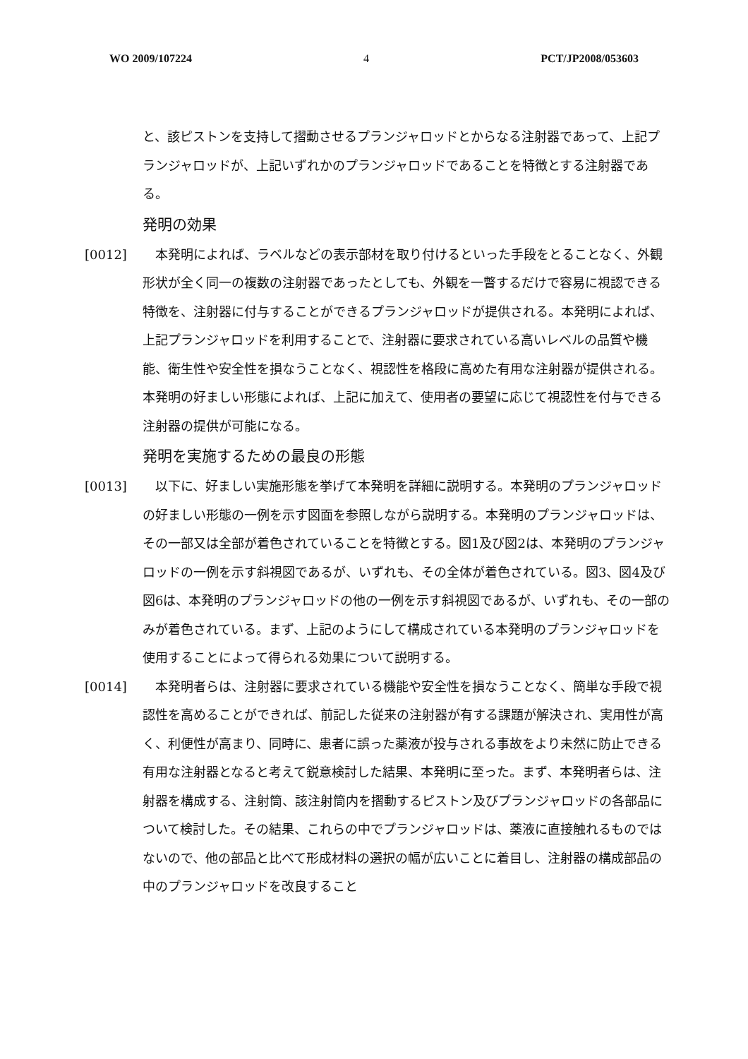WO 2009/107224 4 PCT/JP2008/053603
と、該ピストンを支持して摺動させるプランジャロッドとからなる注射器であって、上記プランジャロッドが、上記いずれかのプランジャロッドであることを特徴とする注射器である。
発明の効果
[0012] 　本発明によれば、ラベルなどの表示部材を取り付けるといった手段をとることなく、外観形状が全く同一の複数の注射器であったとしても、外観を一瞥するだけで容易に視認できる特徴を、注射器に付与することができるプランジャロッドが提供される。本発明によれば、上記プランジャロッドを利用することで、注射器に要求されている高いレベルの品質や機能、衛生性や安全性を損なうことなく、視認性を格段に高めた有用な注射器が提供される。本発明の好ましい形態によれば、上記に加えて、使用者の要望に応じて視認性を付与できる注射器の提供が可能になる。
発明を実施するための最良の形態
[0013] 　以下に、好ましい実施形態を挙げて本発明を詳細に説明する。本発明のプランジャロッドの好ましい形態の一例を示す図面を参照しながら説明する。本発明のプランジャロッドは、その一部又は全部が着色されていることを特徴とする。図1及び図2は、本発明のプランジャロッドの一例を示す斜視図であるが、いずれも、その全体が着色されている。図3、図4及び図6は、本発明のプランジャロッドの他の一例を示す斜視図であるが、いずれも、その一部のみが着色されている。まず、上記のようにして構成されている本発明のプランジャロッドを使用することによって得られる効果について説明する。
[0014] 　本発明者らは、注射器に要求されている機能や安全性を損なうことなく、簡単な手段で視認性を高めることができれば、前記した従来の注射器が有する課題が解決され、実用性が高く、利便性が高まり、同時に、患者に誤った薬液が投与される事故をより未然に防止できる有用な注射器となると考えて鋭意検討した結果、本発明に至った。まず、本発明者らは、注射器を構成する、注射筒、該注射筒内を摺動するピストン及びプランジャロッドの各部品について検討した。その結果、これらの中でプランジャロッドは、薬液に直接触れるものではないので、他の部品と比べて形成材料の選択の幅が広いことに着目し、注射器の構成部品の中のプランジャロッドを改良すること